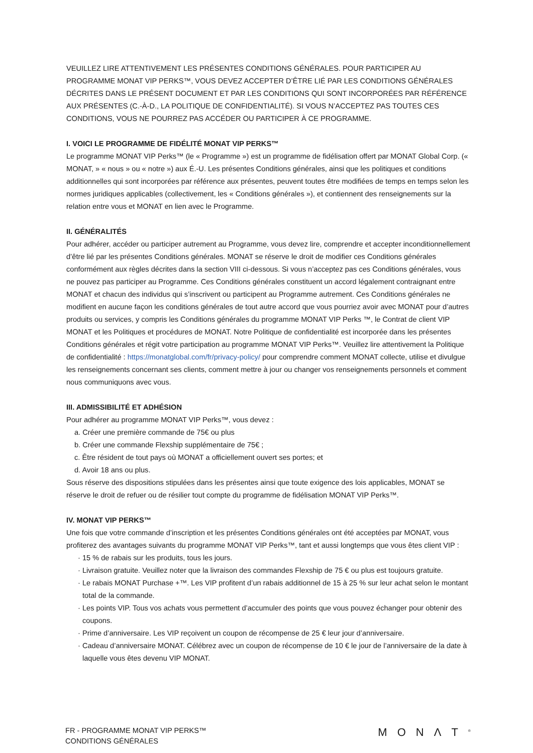VEUILLEZ LIRE ATTENTIVEMENT LES PRÉSENTES CONDITIONS GÉNÉRALES. POUR PARTICIPER AU PROGRAMME MONAT VIP PERKS™, VOUS DEVEZ ACCEPTER D’ÊTRE LIÉ PAR LES CONDITIONS GÉNÉRALES DÉCRITES DANS LE PRÉSENT DOCUMENT ET PAR LES CONDITIONS QUI SONT INCORPORÉES PAR RÉFÉRENCE AUX PRÉSENTES (C.-À-D., LA POLITIQUE DE CONFIDENTIALITÉ). SI VOUS N’ACCEPTEZ PAS TOUTES CES CONDITIONS, VOUS NE POURREZ PAS ACCÉDER OU PARTICIPER À CE PROGRAMME.
I. VOICI LE PROGRAMME DE FIDÉLITÉ MONAT VIP PERKS™
Le programme MONAT VIP Perks™ (le « Programme ») est un programme de fidélisation offert par MONAT Global Corp. (« MONAT, » « nous » ou « notre ») aux É.-U. Les présentes Conditions générales, ainsi que les politiques et conditions additionnelles qui sont incorporées par référence aux présentes, peuvent toutes être modifiées de temps en temps selon les normes juridiques applicables (collectivement, les « Conditions générales »), et contiennent des renseignements sur la relation entre vous et MONAT en lien avec le Programme.
II. GÉNÉRALITÉS
Pour adhérer, accéder ou participer autrement au Programme, vous devez lire, comprendre et accepter inconditionnellement d’être lié par les présentes Conditions générales. MONAT se réserve le droit de modifier ces Conditions générales conformément aux règles décrites dans la section VIII ci-dessous. Si vous n’acceptez pas ces Conditions générales, vous ne pouvez pas participer au Programme. Ces Conditions générales constituent un accord légalement contraignant entre MONAT et chacun des individus qui s’inscrivent ou participent au Programme autrement. Ces Conditions générales ne modifient en aucune façon les conditions générales de tout autre accord que vous pourriez avoir avec MONAT pour d’autres produits ou services, y compris les Conditions générales du programme MONAT VIP Perks ™, le Contrat de client VIP MONAT et les Politiques et procédures de MONAT. Notre Politique de confidentialité est incorporée dans les présentes Conditions générales et régit votre participation au programme MONAT VIP Perks™. Veuillez lire attentivement la Politique de confidentialité : https://monatglobal.com/fr/privacy-policy/ pour comprendre comment MONAT collecte, utilise et divulgue les renseignements concernant ses clients, comment mettre à jour ou changer vos renseignements personnels et comment nous communiquons avec vous.
III. ADMISSIBILITÉ ET ADHÉSION
Pour adhérer au programme MONAT VIP Perks™, vous devez :
a. Créer une première commande de 75€ ou plus
b. Créer une commande Flexship supplémentaire de 75€ ;
c. Être résident de tout pays où MONAT a officiellement ouvert ses portes; et
d. Avoir 18 ans ou plus.
Sous réserve des dispositions stipulées dans les présentes ainsi que toute exigence des lois applicables, MONAT se réserve le droit de refuer ou de résilier tout compte du programme de fidélisation MONAT VIP Perks™.
IV. MONAT VIP PERKS™
Une fois que votre commande d’inscription et les présentes Conditions générales ont été acceptées par MONAT, vous profiterez des avantages suivants du programme MONAT VIP Perks™, tant et aussi longtemps que vous êtes client VIP :
· 15 % de rabais sur les produits, tous les jours.
· Livraison gratuite. Veuillez noter que la livraison des commandes Flexship de 75 € ou plus est toujours gratuite.
· Le rabais MONAT Purchase +™. Les VIP profitent d’un rabais additionnel de 15 à 25 % sur leur achat selon le montant total de la commande.
· Les points VIP. Tous vos achats vous permettent d’accumuler des points que vous pouvez échanger pour obtenir des coupons.
· Prime d’anniversaire. Les VIP reçoivent un coupon de récompense de 25 € leur jour d’anniversaire.
· Cadeau d’anniversaire MONAT. Célébrez avec un coupon de récompense de 10 € le jour de l’anniversaire de la date à laquelle vous êtes devenu VIP MONAT.
FR - PROGRAMME MONAT VIP PERKS™
CONDITIONS GÉNÉRALES
MONΛT<sup>®</sup>